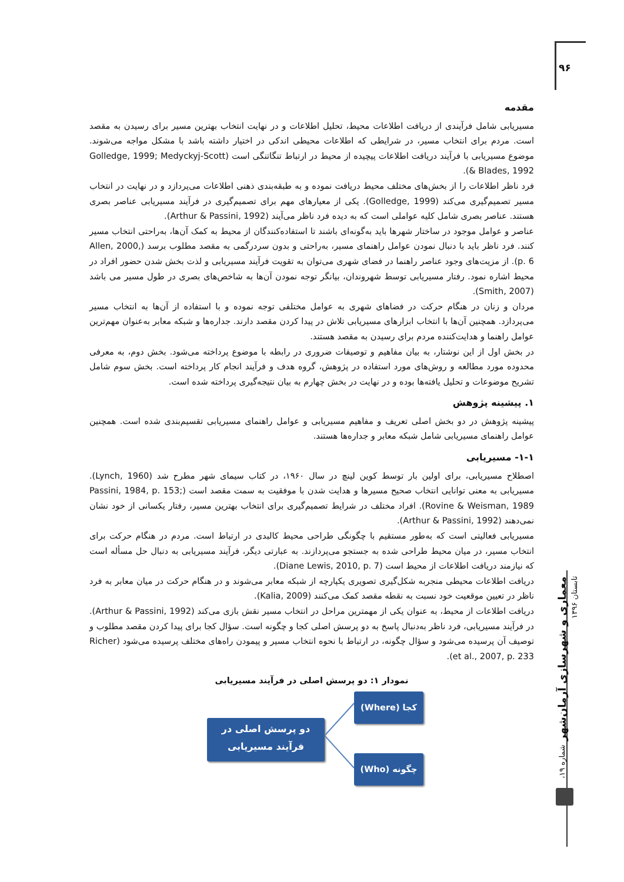۹۶
مقدمه
مسیریابی شامل فرآیندی از دریافت اطلاعات محیط، تحلیل اطلاعات و در نهایت انتخاب بهترین مسیر برای رسیدن به مقصد است. مردم برای انتخاب مسیر، در شرایطی که اطلاعات محیطی اندکی در اختیار داشته باشد با مشکل مواجه می‌شوند. موضوع مسیریابی با فرآیند دریافت اطلاعات پیچیده از محیط در ارتباط تنگاتنگی است (Golledge, 1999; Medyckyj-Scott & Blades, 1992).
فرد ناظر اطلاعات را از بخش‌های مختلف محیط دریافت نموده و به طبقه‌بندی ذهنی اطلاعات می‌پردازد و در نهایت در انتخاب مسیر تصمیم‌گیری می‌کند (Golledge, 1999). یکی از معیارهای مهم برای تصمیم‌گیری در فرآیند مسیریابی عناصر بصری هستند. عناصر بصری شامل کلیه عواملی است که به دیده فرد ناظر می‌آیند (Arthur & Passini, 1992).
عناصر و عوامل موجود در ساختار شهرها باید به‌گونه‌ای باشند تا استفاده‌کنندگان از محیط به کمک آن‌ها، به‌راحتی انتخاب مسیر کنند. فرد ناظر باید با دنبال نمودن عوامل راهنمای مسیر، به‌راحتی و بدون سردرگمی به مقصد مطلوب برسد (Allen, 2000, p. 6). از مزیت‌های وجود عناصر راهنما در فضای شهری می‌توان به تقویت فرآیند مسیریابی و لذت بخش شدن حضور افراد در محیط اشاره نمود. رفتار مسیریابی توسط شهروندان، بیانگر توجه نمودن آن‌ها به شاخص‌های بصری در طول مسیر می باشد (Smith, 2007).
مردان و زنان در هنگام حرکت در فضاهای شهری به عوامل مختلفی توجه نموده و با استفاده از آن‌ها به انتخاب مسیر می‌پردازد. همچنین آن‌ها با انتخاب ابزارهای مسیریابی تلاش در پیدا کردن مقصد دارند. جداره‌ها و شبکه معابر به‌عنوان مهم‌ترین عوامل راهنما و هدایت‌کننده مردم برای رسیدن به مقصد هستند.
در بخش اول از این نوشتار، به بیان مفاهیم و توصیفات ضروری در رابطه با موضوع پرداخته می‌شود. بخش دوم، به معرفی محدوده مورد مطالعه و روش‌های مورد استفاده در پژوهش، گروه هدف و فرآیند انجام کار پرداخته است. بخش سوم شامل تشریح موضوعات و تحلیل یافته‌ها بوده و در نهایت در بخش چهارم به بیان نتیجه‌گیری پرداخته شده است.
۱. پیشینه پژوهش
پیشینه پژوهش در دو بخش اصلی تعریف و مفاهیم مسیریابی و عوامل راهنمای مسیریابی تقسیم‌بندی شده است. همچنین عوامل راهنمای مسیریابی شامل شبکه معابر و جداره‌ها هستند.
۱-۱- مسیریابی
اصطلاح مسیریابی، برای اولین بار توسط کوین لینچ در سال ۱۹۶۰، در کتاب سیمای شهر مطرح شد (Lynch, 1960). مسیریابی به معنی توانایی انتخاب صحیح مسیرها و هدایت شدن با موفقیت به سمت مقصد است (Passini, 1984, p. 153; Rovine & Weisman, 1989). افراد مختلف در شرایط تصمیم‌گیری برای انتخاب بهترین مسیر، رفتار یکسانی از خود نشان نمی‌دهند (Arthur & Passini, 1992).
مسیریابی فعالیتی است که به‌طور مستقیم با چگونگی طراحی محیط کالبدی در ارتباط است. مردم در هنگام حرکت برای انتخاب مسیر، در میان محیط طراحی شده به جستجو می‌پردازند. به عبارتی دیگر، فرآیند مسیریابی به دنبال حل مسأله است که نیازمند دریافت اطلاعات از محیط است (Diane Lewis, 2010, p. 7).
دریافت اطلاعات محیطی منجربه شکل‌گیری تصویری یکپارچه از شبکه معابر می‌شوند و در هنگام حرکت در میان معابر به فرد ناظر در تعیین موقعیت خود نسبت به نقطه مقصد کمک می‌کنند (Kalia, 2009).
دریافت اطلاعات از محیط، به عنوان یکی از مهمترین مراحل در انتخاب مسیر نقش بازی می‌کند (Arthur & Passini, 1992). در فرآیند مسیریابی، فرد ناظر به‌دنبال پاسخ به دو پرسش اصلی کجا و چگونه است. سؤال کجا برای پیدا کردن مقصد مطلوب و توصیف آن پرسیده می‌شود و سؤال چگونه، در ارتباط با نحوه انتخاب مسیر و پیمودن راه‌های مختلف پرسیده می‌شود (Richer et al., 2007, p. 233).
نمودار ۱: دو پرسش اصلی در فرآیند مسیریابی
دو پرسش اصلی در
فرآیند مسیریابی
کجا (Where)
چگونه (Who)
معماری و شهرسازی آرمان‌شهر شماره ۱۹، تابستان ۱۳۹۶